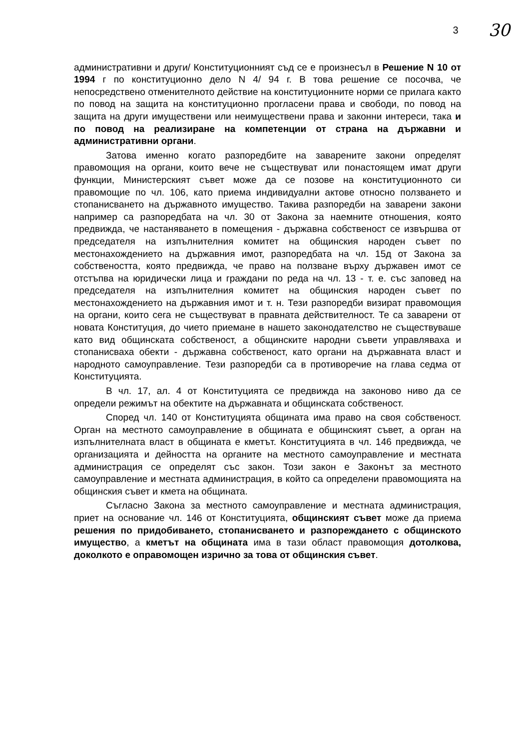3 30
административни и други/ Конституционният съд се е произнесъл в Решение N 10 от 1994 г по конституционно дело N 4/ 94 г. В това решение се посочва, че непосредствено отменителното действие на конституционните норми се прилага както по повод на защита на конституционно прогласени права и свободи, по повод на защита на други имуществени или неимуществени права и законни интереси, така и по повод на реализиране на компетенции от страна на държавни и административни органи.
Затова именно когато разпоредбите на заварените закони определят правомощия на органи, които вече не съществуват или понастоящем имат други функции, Министерският съвет може да се позове на конституционното си правомощие по чл. 106, като приема индивидуални актове относно ползването и стопанисването на държавното имущество. Такива разпоредби на заварени закони например са разпоредбата на чл. 30 от Закона за наемните отношения, която предвижда, че настаняването в помещения - държавна собственост се извършва от председателя на изпълнителния комитет на общинския народен съвет по местонахождението на държавния имот, разпоредбата на чл. 15д от Закона за собствеността, която предвижда, че право на ползване върху държавен имот се отстъпва на юридически лица и граждани по реда на чл. 13 - т. е. със заповед на председателя на изпълнителния комитет на общинския народен съвет по местонахождението на държавния имот и т. н. Тези разпоредби визират правомощия на органи, които сега не съществуват в правната действителност. Те са заварени от новата Конституция, до чието приемане в нашето законодателство не съществуваше като вид общинската собственост, а общинските народни съвети управляваха и стопанисваха обекти - държавна собственост, като органи на държавната власт и народното самоуправление. Тези разпоредби са в противоречие на глава седма от Конституцията.
В чл. 17, ал. 4 от Конституцията се предвижда на законово ниво да се определи режимът на обектите на държавната и общинската собственост.
Според чл. 140 от Конституцията общината има право на своя собственост. Орган на местното самоуправление в общината е общинският съвет, а орган на изпълнителната власт в общината е кметът. Конституцията в чл. 146 предвижда, че организацията и дейността на органите на местното самоуправление и местната администрация се определят със закон. Този закон е Законът за местното самоуправление и местната администрация, в който са определени правомощията на общинския съвет и кмета на общината.
Съгласно Закона за местното самоуправление и местната администрация, приет на основание чл. 146 от Конституцията, общинският съвет може да приема решения по придобиването, стопанисването и разпореждането с общинското имущество, а кметът на общината има в тази област правомощия дотолкова, доколкото е оправомощен изрично за това от общинския съвет.